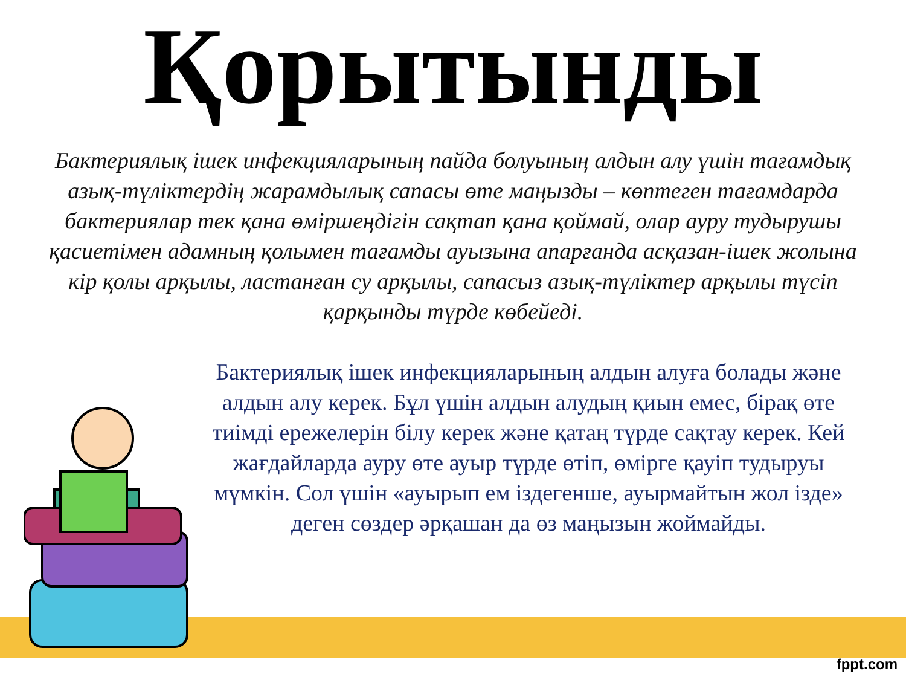Қорытынды
Бактериялық ішек инфекцияларының пайда болуының алдын алу үшін тағамдық азық-түліктердің жарамдылық сапасы өте маңызды – көптеген тағамдарда бактериялар тек қана өміршеңдігін сақтап қана қоймай, олар ауру тудырушы қасиетімен адамның қолымен тағамды ауызына апарғанда асқазан-ішек жолына кір қолы арқылы, ластанған су арқылы, сапасыз азық-түліктер арқылы түсіп қарқынды түрде көбейеді.
Бактериялық ішек инфекцияларының алдын алуға болады және алдын алу керек. Бұл үшін алдын алудың қиын емес, бірақ өте тиімді ережелерін білу керек және қатаң түрде сақтау керек. Кей жағдайларда ауру өте ауыр түрде өтіп, өмірге қауіп тудыруы мүмкін. Сол үшін «ауырып ем іздегенше, ауырмайтын жол ізде» деген сөздер әрқашан да өз маңызын жоймайды.
fppt.com